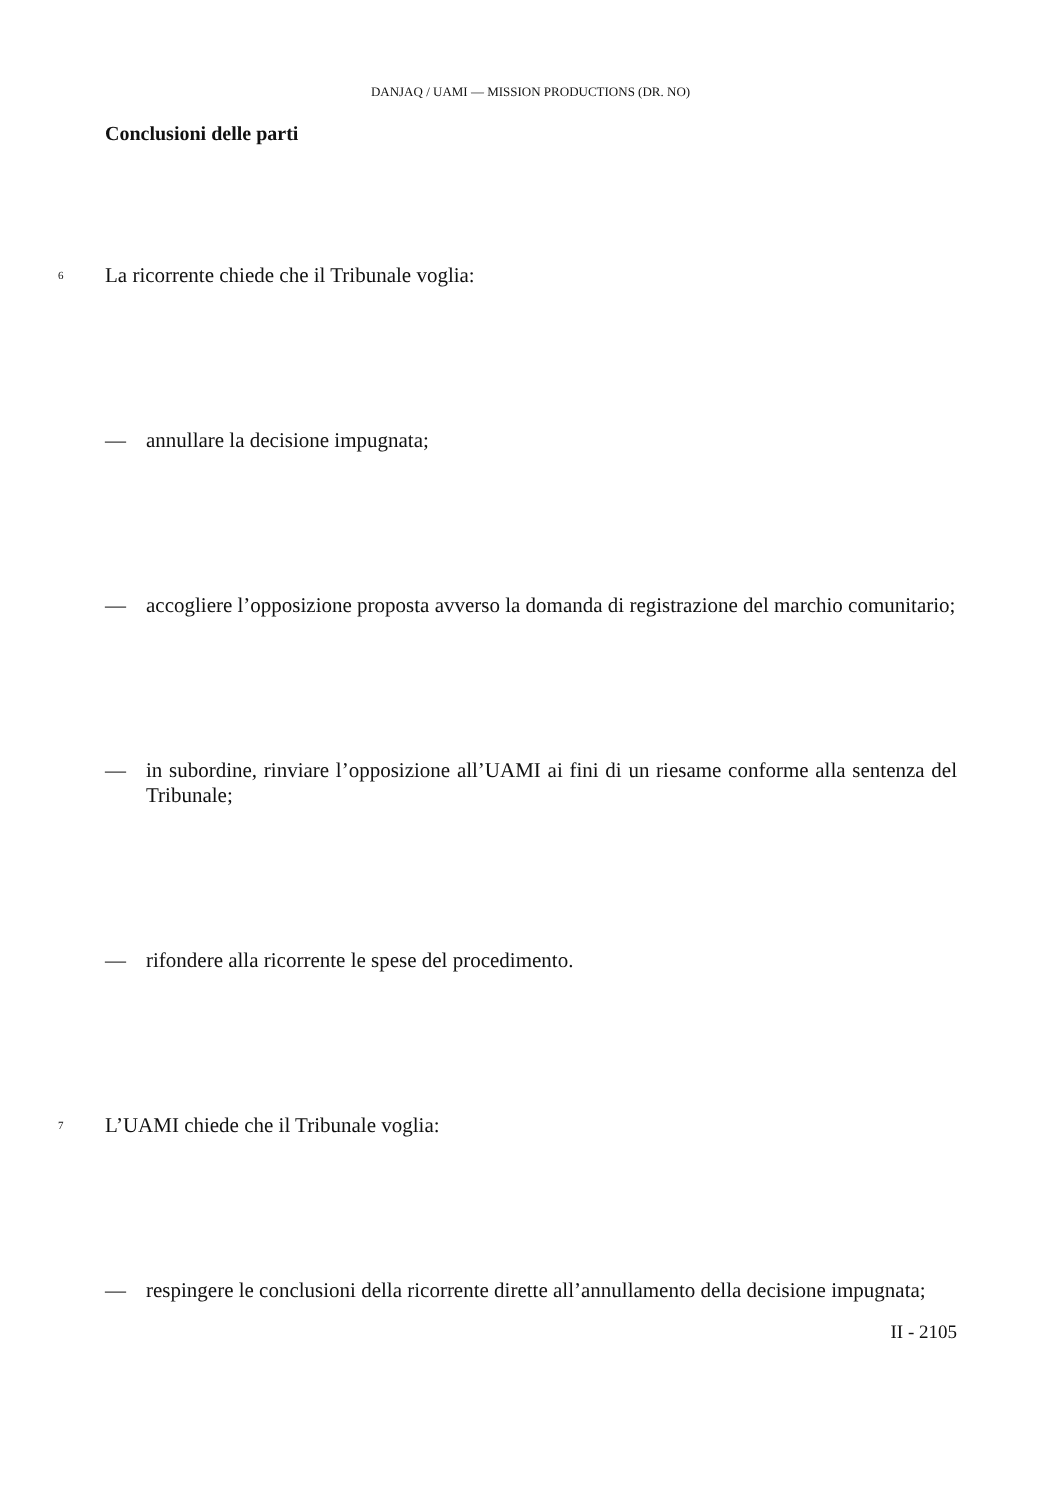DANJAQ / UAMI — MISSION PRODUCTIONS (DR. NO)
Conclusioni delle parti
6 La ricorrente chiede che il Tribunale voglia:
— annullare la decisione impugnata;
— accogliere l’opposizione proposta avverso la domanda di registrazione del marchio comunitario;
— in subordine, rinviare l’opposizione all’UAMI ai fini di un riesame conforme alla sentenza del Tribunale;
— rifondere alla ricorrente le spese del procedimento.
7 L’UAMI chiede che il Tribunale voglia:
— respingere le conclusioni della ricorrente dirette all’annullamento della decisione impugnata;
II - 2105